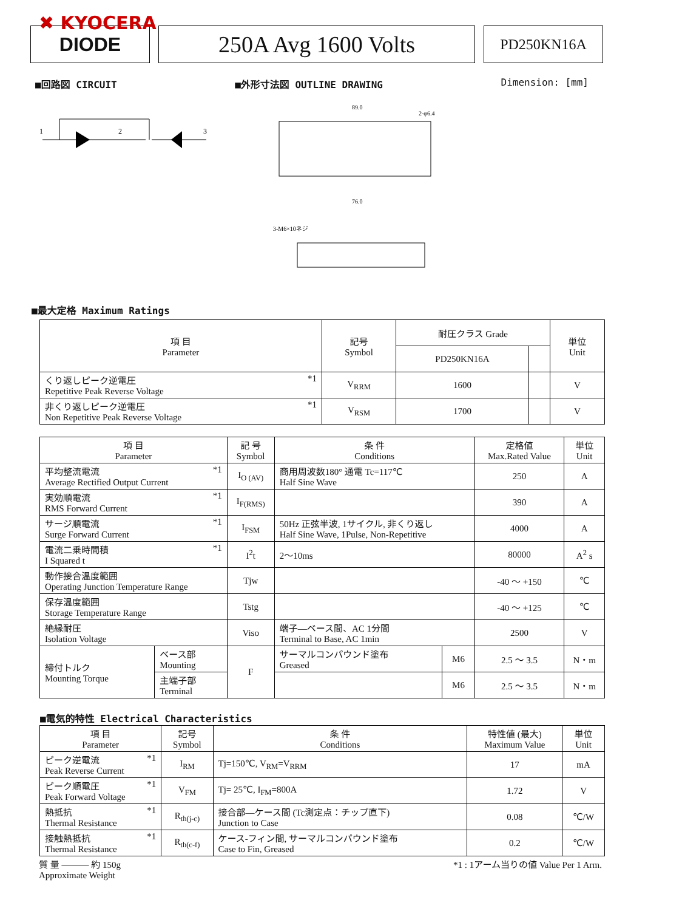✖ KYOCERA
DIODE
250A Avg 1600 Volts
PD250KN16A
■回路図 CIRCUIT ■外形寸法図 OUTLINE DRAWING Dimension: [mm]
1
2
3
89.0
76.0
3-M6×10ネジ
2-φ6.4
■最大定格 Maximum Ratings
| 項 目 Parameter | 記号 Symbol | 耐圧クラス Grade | | 単位 Unit |
| --- | --- | --- | --- | --- |
| | | PD250KN16A | | |
| くり返しピーク逆電圧 *1 Repetitive Peak Reverse Voltage | V<sub>RRM</sub> | 1600 | | V |
| 非くり返しピーク逆電圧 *1 Non Repetitive Peak Reverse Voltage | V<sub>RSM</sub> | 1700 | | V |
| 項 目 Parameter | | 記 号 Symbol | 条 件 Conditions | | 定格値 Max.Rated Value | 単位 Unit |
| --- | --- | --- | --- | --- | --- | --- |
| 平均整流電流 *1 Average Rectified Output Current | | I<sub>O (AV)</sub> | 商用周波数180° 通電 Tc=117℃ Half Sine Wave | | 250 | A |
| 実効順電流 *1 RMS Forward Current | | I<sub>F(RMS)</sub> | | | 390 | A |
| サージ順電流 *1 Surge Forward Current | | I<sub>FSM</sub> | 50Hz 正弦半波, 1サイクル, 非くり返し Half Sine Wave, 1Pulse, Non-Repetitive | | 4000 | A |
| 電流二乗時間積 *1 I Squared t | | I<sup>2</sup>t | 2～10ms | | 80000 | A<sup>2</sup> s |
| 動作接合温度範囲 Operating Junction Temperature Range | | Tjw | | | -40 ～ +150 | ℃ |
| 保存温度範囲 Storage Temperature Range | | Tstg | | | -40 ～ +125 | ℃ |
| 絶縁耐圧 Isolation Voltage | | Viso | 端子―ベース間、AC 1分間 Terminal to Base, AC 1min | | 2500 | V |
| 締付トルク Mounting Torque | ベース部 Mounting | F | サーマルコンパウンド塗布 Greased | M6 | 2.5 ～ 3.5 | N・m |
| | 主端子部 Terminal | | | M6 | 2.5 ～ 3.5 | N・m |
■電気的特性 Electrical Characteristics
| 項 目 Parameter | 記号 Symbol | 条 件 Conditions | 特性値 (最大) Maximum Value | 単位 Unit |
| --- | --- | --- | --- | --- |
| ピーク逆電流 *1 Peak Reverse Current | I<sub>RM</sub> | Tj=150℃, V<sub>RM</sub>=V<sub>RRM</sub> | 17 | mA |
| ピーク順電圧 *1 Peak Forward Voltage | V<sub>FM</sub> | Tj= 25℃, I<sub>FM</sub>=800A | 1.72 | V |
| 熱抵抗 *1 Thermal Resistance | R<sub>th(j-c)</sub> | 接合部―ケース間 (Tc測定点：チップ直下) Junction to Case | 0.08 | ℃/W |
| 接触熱抵抗 *1 Thermal Resistance | R<sub>th(c-f)</sub> | ケース-フィン間, サーマルコンパウンド塗布 Case to Fin, Greased | 0.2 | ℃/W |
質 量 ――― 約 150g
Approximate Weight *1 : 1アーム当りの値 Value Per 1 Arm.